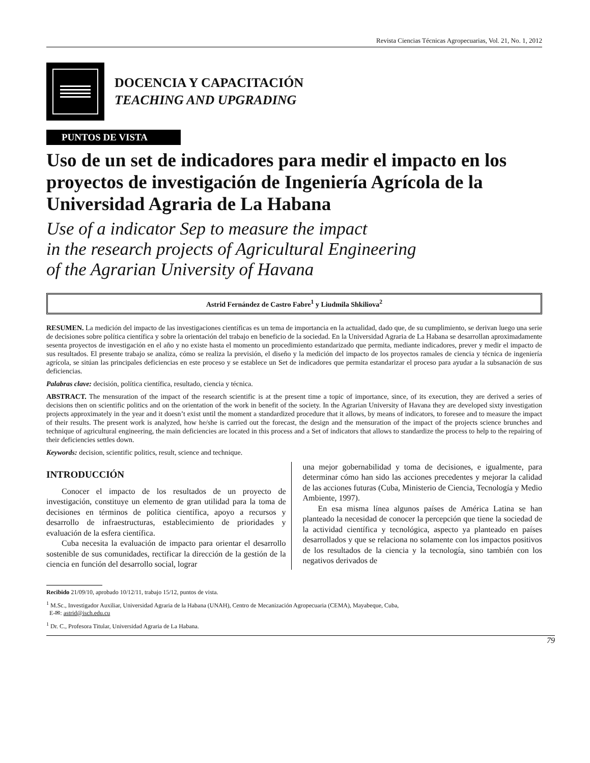Revista Ciencias Técnicas Agropecuarias, Vol. 21, No. 1, 2012
DOCENCIA Y CAPACITACIÓN
TEACHING AND UPGRADING
PUNTOS DE VISTA
Uso de un set de indicadores para medir el impacto en los proyectos de investigación de Ingeniería Agrícola de la Universidad Agraria de La Habana
Use of a indicator Sep to measure the impact
in the research projects of Agricultural Engineering
of the Agrarian University of Havana
Astrid Fernández de Castro Fabre<sup>1</sup> y Liudmila Shkiliova<sup>2</sup>
RESUMEN. La medición del impacto de las investigaciones científicas es un tema de importancia en la actualidad, dado que, de su cumplimiento, se derivan luego una serie de decisiones sobre política científica y sobre la orientación del trabajo en beneficio de la sociedad. En la Universidad Agraria de La Habana se desarrollan aproximadamente sesenta proyectos de investigación en el año y no existe hasta el momento un procedimiento estandarizado que permita, mediante indicadores, prever y medir el impacto de sus resultados. El presente trabajo se analiza, cómo se realiza la previsión, el diseño y la medición del impacto de los proyectos ramales de ciencia y técnica de ingeniería agrícola, se sitúan las principales deficiencias en este proceso y se establece un Set de indicadores que permita estandarizar el proceso para ayudar a la subsanación de sus deficiencias.
Palabras clave: decisión, política científica, resultado, ciencia y técnica.
ABSTRACT. The mensuration of the impact of the research scientific is at the present time a topic of importance, since, of its execution, they are derived a series of decisions then on scientific politics and on the orientation of the work in benefit of the society. In the Agrarian University of Havana they are developed sixty investigation projects approximately in the year and it doesn’t exist until the moment a standardized procedure that it allows, by means of indicators, to foresee and to measure the impact of their results. The present work is analyzed, how he/she is carried out the forecast, the design and the mensuration of the impact of the projects science brunches and technique of agricultural engineering, the main deficiencies are located in this process and a Set of indicators that allows to standardize the process to help to the repairing of their deficiencies settles down.
Keywords: decision, scientific politics, result, science and technique.
INTRODUCCIÓN
Conocer el impacto de los resultados de un proyecto de investigación, constituye un elemento de gran utilidad para la toma de decisiones en términos de política científica, apoyo a recursos y desarrollo de infraestructuras, establecimiento de prioridades y evaluación de la esfera científica.
Cuba necesita la evaluación de impacto para orientar el desarrollo sostenible de sus comunidades, rectificar la dirección de la gestión de la ciencia en función del desarrollo social, lograr
una mejor gobernabilidad y toma de decisiones, e igualmente, para determinar cómo han sido las acciones precedentes y mejorar la calidad de las acciones futuras (Cuba, Ministerio de Ciencia, Tecnología y Medio Ambiente, 1997).
En esa misma línea algunos países de América Latina se han planteado la necesidad de conocer la percepción que tiene la sociedad de la actividad científica y tecnológica, aspecto ya planteado en países desarrollados y que se relaciona no solamente con los impactos positivos de los resultados de la ciencia y la tecnología, sino también con los negativos derivados de
Recibido 21/09/10, aprobado 10/12/11, trabajo 15/12, puntos de vista.
<sup>1</sup> M.Sc., Investigador Auxiliar, Universidad Agraria de la Habana (UNAH), Centro de Mecanización Agropecuaria (CEMA), Mayabeque, Cuba,
E-✉: astrid@isch.edu.cu
<sup>1</sup> Dr. C., Profesora Titular, Universidad Agraria de La Habana.
79